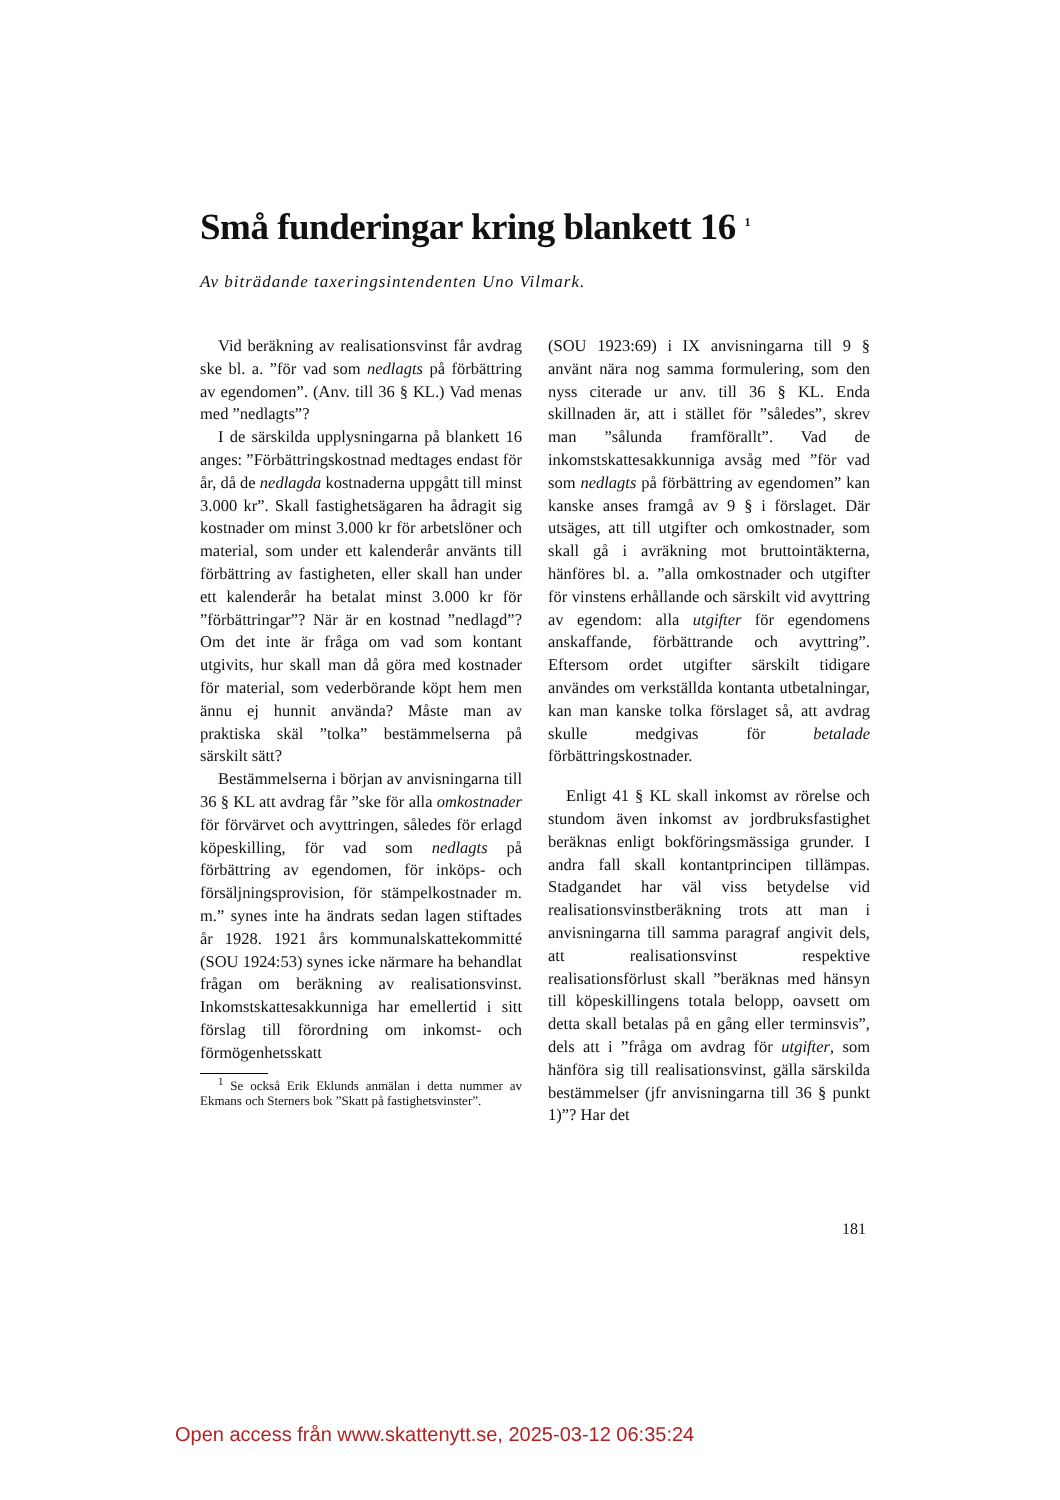Små funderingar kring blankett 16 <sup>1</sup>
Av biträdande taxeringsintendenten Uno Vilmark.
Vid beräkning av realisationsvinst får avdrag ske bl. a. ”för vad som nedlagts på förbättring av egendomen”. (Anv. till 36 § KL.) Vad menas med ”nedlagts”?
I de särskilda upplysningarna på blankett 16 anges: ”Förbättringskostnad medtages endast för år, då de nedlagda kostnaderna uppgått till minst 3.000 kr”. Skall fastighetsägaren ha ådragit sig kostnader om minst 3.000 kr för arbetslöner och material, som under ett kalenderår använts till förbättring av fastigheten, eller skall han under ett kalenderår ha betalat minst 3.000 kr för ”förbättringar”? När är en kostnad ”nedlagd”? Om det inte är fråga om vad som kontant utgivits, hur skall man då göra med kostnader för material, som vederbörande köpt hem men ännu ej hunnit använda? Måste man av praktiska skäl ”tolka” bestämmelserna på särskilt sätt?
Bestämmelserna i början av anvisningarna till 36 § KL att avdrag får ”ske för alla omkostnader för förvärvet och avyttringen, således för erlagd köpeskilling, för vad som nedlagts på förbättring av egendomen, för inköps- och försäljningsprovision, för stämpelkostnader m. m.” synes inte ha ändrats sedan lagen stiftades år 1928. 1921 års kommunalskattekommitté (SOU 1924:53) synes icke närmare ha behandlat frågan om beräkning av realisationsvinst. Inkomstskattesakkunniga har emellertid i sitt förslag till förordning om inkomst- och förmögenhetsskatt
<sup>1</sup> Se också Erik Eklunds anmälan i detta nummer av Ekmans och Sterners bok ”Skatt på fastighetsvinster”.
(SOU 1923:69) i IX anvisningarna till 9 § använt nära nog samma formulering, som den nyss citerade ur anv. till 36 § KL. Enda skillnaden är, att i stället för ”således”, skrev man ”sålunda framförallt”. Vad de inkomstskattesakkunniga avsåg med ”för vad som nedlagts på förbättring av egendomen” kan kanske anses framgå av 9 § i förslaget. Där utsäges, att till utgifter och omkostnader, som skall gå i avräkning mot bruttointäkterna, hänföres bl. a. ”alla omkostnader och utgifter för vinstens erhållande och särskilt vid avyttring av egendom: alla utgifter för egendomens anskaffande, förbättrande och avyttring”. Eftersom ordet utgifter särskilt tidigare användes om verkställda kontanta utbetalningar, kan man kanske tolka förslaget så, att avdrag skulle medgivas för betalade förbättringskostnader.
Enligt 41 § KL skall inkomst av rörelse och stundom även inkomst av jordbruksfastighet beräknas enligt bokföringsmässiga grunder. I andra fall skall kontantprincipen tillämpas. Stadgandet har väl viss betydelse vid realisationsvinstberäkning trots att man i anvisningarna till samma paragraf angivit dels, att realisationsvinst respektive realisationsförlust skall ”beräknas med hänsyn till köpeskillingens totala belopp, oavsett om detta skall betalas på en gång eller terminsvis”, dels att i ”fråga om avdrag för utgifter, som hänföra sig till realisationsvinst, gälla särskilda bestämmelser (jfr anvisningarna till 36 § punkt 1)”? Har det
181
Open access från www.skattenytt.se, 2025-03-12 06:35:24